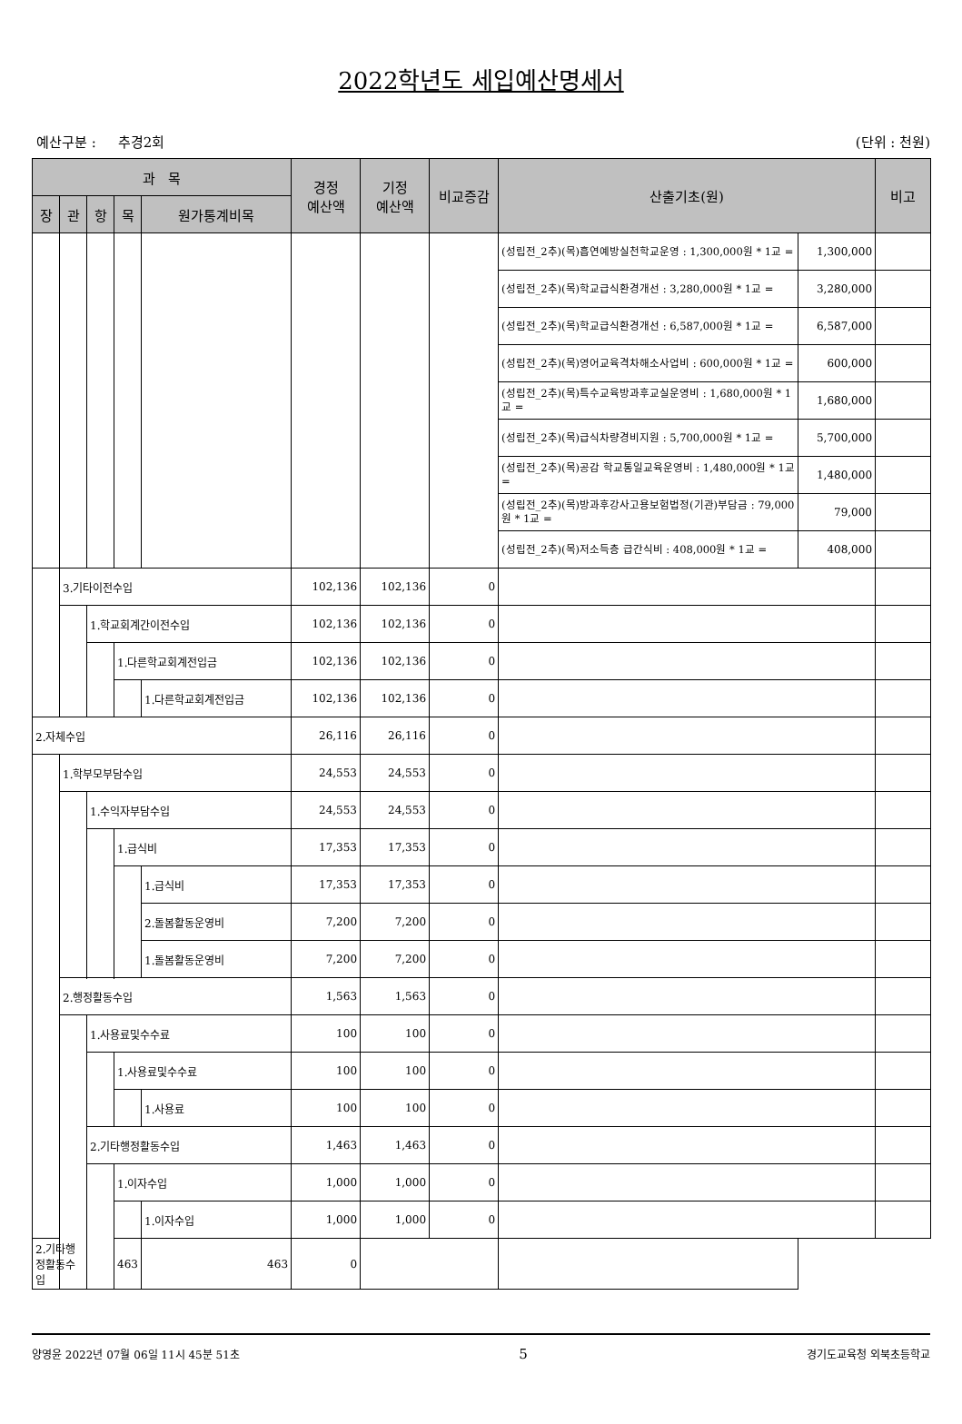2022학년도 세입예산명세서
예산구분 : 추경2회 (단위 : 천원)
| 과 목 | | | | | 경정 예산액 | 기정 예산액 | 비교증감 | 산출기초(원) | | 비고 |
| --- | --- | --- | --- | --- | --- | --- | --- | --- | --- | --- |
| 장 | 관 | 항 | 목 | 원가통계비목 | | | | | | |
| | | | | | | | | (성립전_2추)(목)흡연예방실천학교운영 : 1,300,000원 * 1교 = | 1,300,000 | |
| | | | | | | | | (성립전_2추)(목)학교급식환경개선 : 3,280,000원 * 1교 = | 3,280,000 | |
| | | | | | | | | (성립전_2추)(목)학교급식환경개선 : 6,587,000원 * 1교 = | 6,587,000 | |
| | | | | | | | | (성립전_2추)(목)영어교육격차해소사업비 : 600,000원 * 1교 = | 600,000 | |
| | | | | | | | | (성립전_2추)(목)특수교육방과후교실운영비 : 1,680,000원 * 1교 = | 1,680,000 | |
| | | | | | | | | (성립전_2추)(목)급식차량경비지원 : 5,700,000원 * 1교 = | 5,700,000 | |
| | | | | | | | | (성립전_2추)(목)공감 학교통일교육운영비 : 1,480,000원 * 1교 = | 1,480,000 | |
| | | | | | | | | (성립전_2추)(목)방과후강사고용보험법정(기관)부담금 : 79,000원 * 1교 = | 79,000 | |
| | | | | | | | | (성립전_2추)(목)저소득층 급간식비 : 408,000원 * 1교 = | 408,000 | |
| | 3.기타이전수입 | | | | 102,136 | 102,136 | 0 | | | |
| | | 1.학교회계간이전수입 | | | 102,136 | 102,136 | 0 | | | |
| | | | 1.다른학교회계전입금 | | 102,136 | 102,136 | 0 | | | |
| | | | | 1.다른학교회계전입금 | 102,136 | 102,136 | 0 | | | |
| 2.자체수입 | | | | | 26,116 | 26,116 | 0 | | | |
| | 1.학부모부담수입 | | | | 24,553 | 24,553 | 0 | | | |
| | | 1.수익자부담수입 | | | 24,553 | 24,553 | 0 | | | |
| | | | 1.급식비 | | 17,353 | 17,353 | 0 | | | |
| | | | | 1.급식비 | 17,353 | 17,353 | 0 | | | |
| | | | | 2.돌봄활동운영비 | 7,200 | 7,200 | 0 | | | |
| | | | | 1.돌봄활동운영비 | 7,200 | 7,200 | 0 | | | |
| | 2.행정활동수입 | | | | 1,563 | 1,563 | 0 | | | |
| | | 1.사용료및수수료 | | | 100 | 100 | 0 | | | |
| | | | 1.사용료및수수료 | | 100 | 100 | 0 | | | |
| | | | | 1.사용료 | 100 | 100 | 0 | | | |
| | | 2.기타행정활동수입 | | | 1,463 | 1,463 | 0 | | | |
| | | | 1.이자수입 | | 1,000 | 1,000 | 0 | | | |
| | | | | 1.이자수입 | 1,000 | 1,000 | 0 | | | |
| 2.기타행정활동수입 | | | 463 | 463 | 0 | | | | | |
양영윤 2022년 07월 06일 11시 45분 51초 5 경기도교육청 외북초등학교